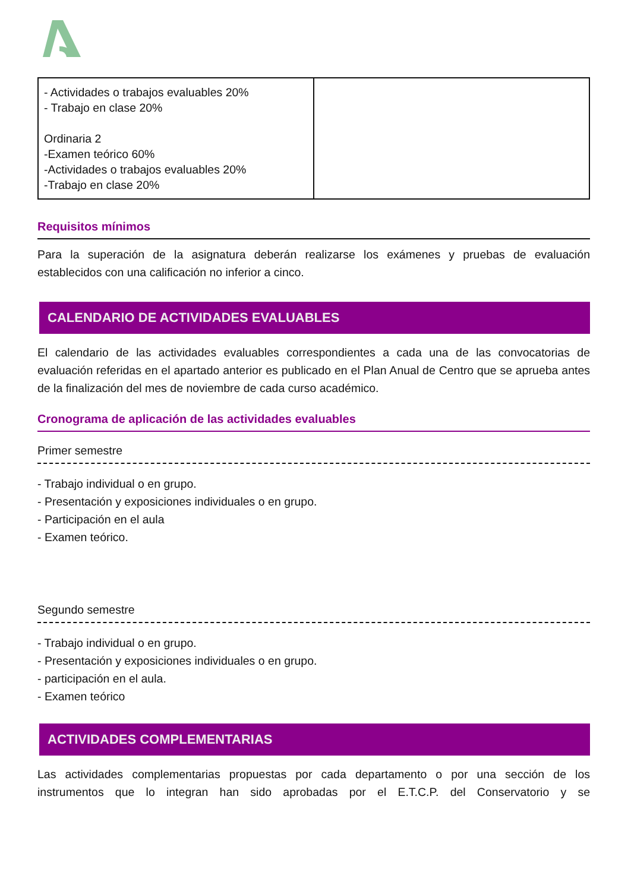| - Actividades o trabajos evaluables 20% - Trabajo en clase 20% Ordinaria 2 -Examen teórico 60% -Actividades o trabajos evaluables 20% -Trabajo en clase 20% | |
Requisitos mínimos
Para la superación de la asignatura deberán realizarse los exámenes y pruebas de evaluación establecidos con una calificación no inferior a cinco.
CALENDARIO DE ACTIVIDADES EVALUABLES
El calendario de las actividades evaluables correspondientes a cada una de las convocatorias de evaluación referidas en el apartado anterior es publicado en el Plan Anual de Centro que se aprueba antes de la finalización del mes de noviembre de cada curso académico.
Cronograma de aplicación de las actividades evaluables
Primer semestre
- Trabajo individual o en grupo.
- Presentación y exposiciones individuales o en grupo.
- Participación en el aula
- Examen teórico.
Segundo semestre
- Trabajo individual o en grupo.
- Presentación y exposiciones individuales o en grupo.
- participación en el aula.
- Examen teórico
ACTIVIDADES COMPLEMENTARIAS
Las actividades complementarias propuestas por cada departamento o por una sección de los instrumentos que lo integran han sido aprobadas por el E.T.C.P. del Conservatorio y se